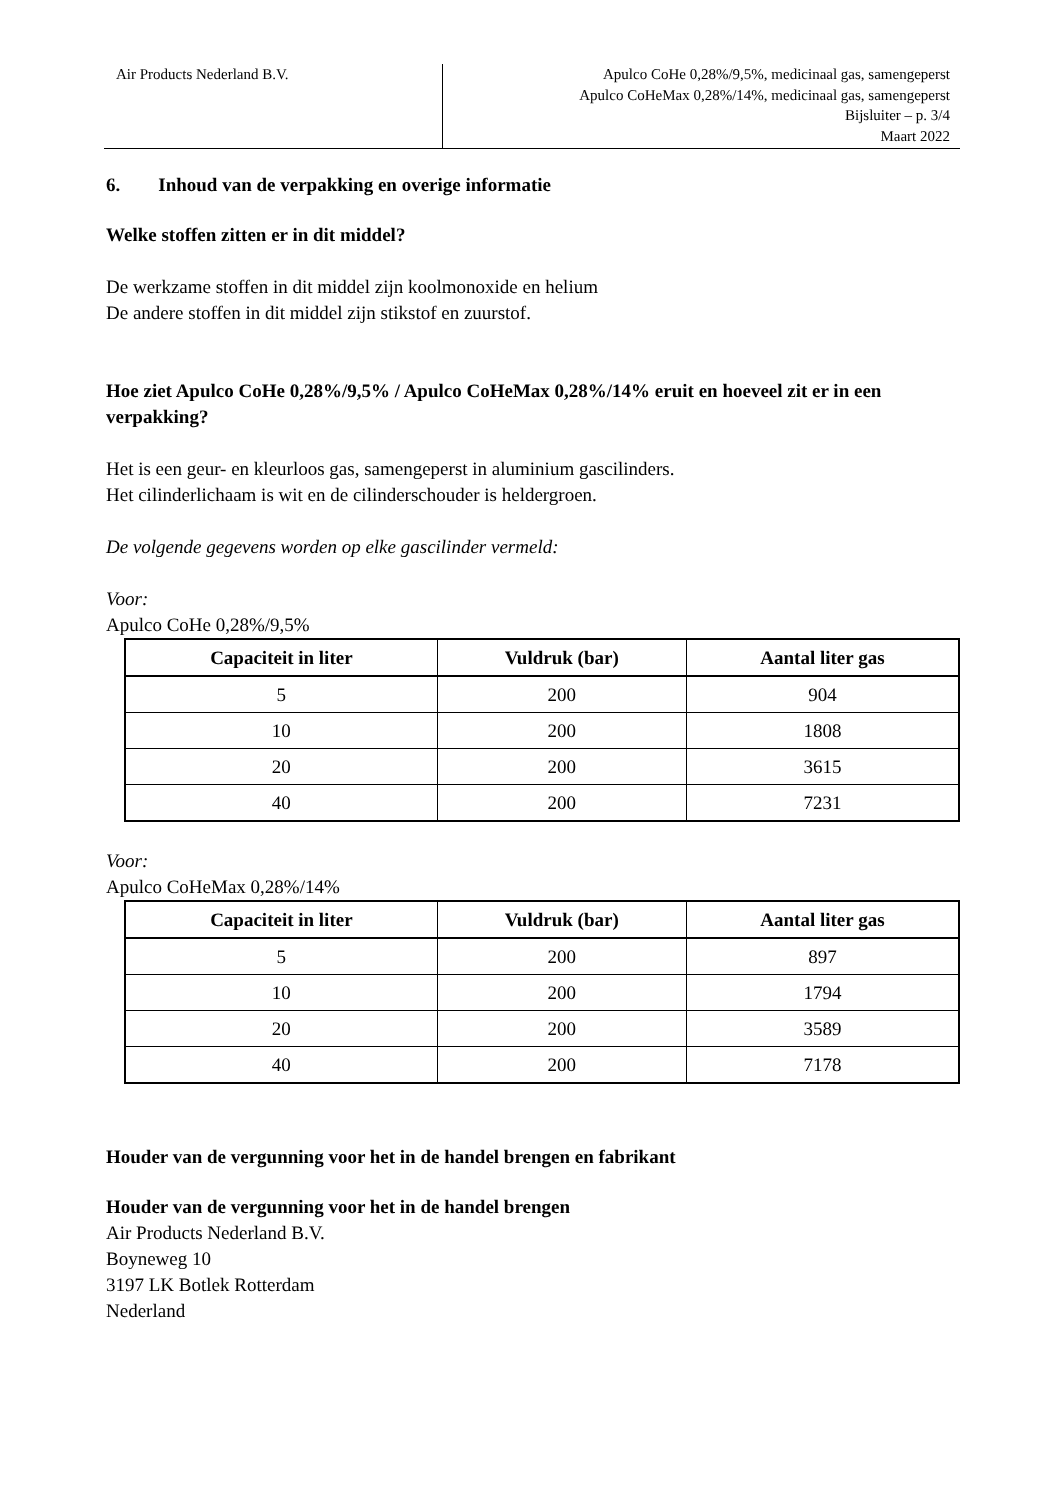Air Products Nederland B.V. Apulco CoHe 0,28%/9,5%, medicinaal gas, samengeperst
Apulco CoHeMax 0,28%/14%, medicinaal gas, samengeperst
Bijsluiter – p. 3/4
Maart 2022
6. Inhoud van de verpakking en overige informatie
Welke stoffen zitten er in dit middel?
De werkzame stoffen in dit middel zijn koolmonoxide en helium
De andere stoffen in dit middel zijn stikstof en zuurstof.
Hoe ziet Apulco CoHe 0,28%/9,5% / Apulco CoHeMax 0,28%/14% eruit en hoeveel zit er in een verpakking?
Het is een geur- en kleurloos gas, samengeperst in aluminium gascilinders.
Het cilinderlichaam is wit en de cilinderschouder is heldergroen.
De volgende gegevens worden op elke gascilinder vermeld:
Voor:
Apulco CoHe 0,28%/9,5%
| Capaciteit in liter | Vuldruk (bar) | Aantal liter gas |
| --- | --- | --- |
| 5 | 200 | 904 |
| 10 | 200 | 1808 |
| 20 | 200 | 3615 |
| 40 | 200 | 7231 |
Voor:
Apulco CoHeMax 0,28%/14%
| Capaciteit in liter | Vuldruk (bar) | Aantal liter gas |
| --- | --- | --- |
| 5 | 200 | 897 |
| 10 | 200 | 1794 |
| 20 | 200 | 3589 |
| 40 | 200 | 7178 |
Houder van de vergunning voor het in de handel brengen en fabrikant
Houder van de vergunning voor het in de handel brengen
Air Products Nederland B.V.
Boyneweg 10
3197 LK Botlek Rotterdam
Nederland